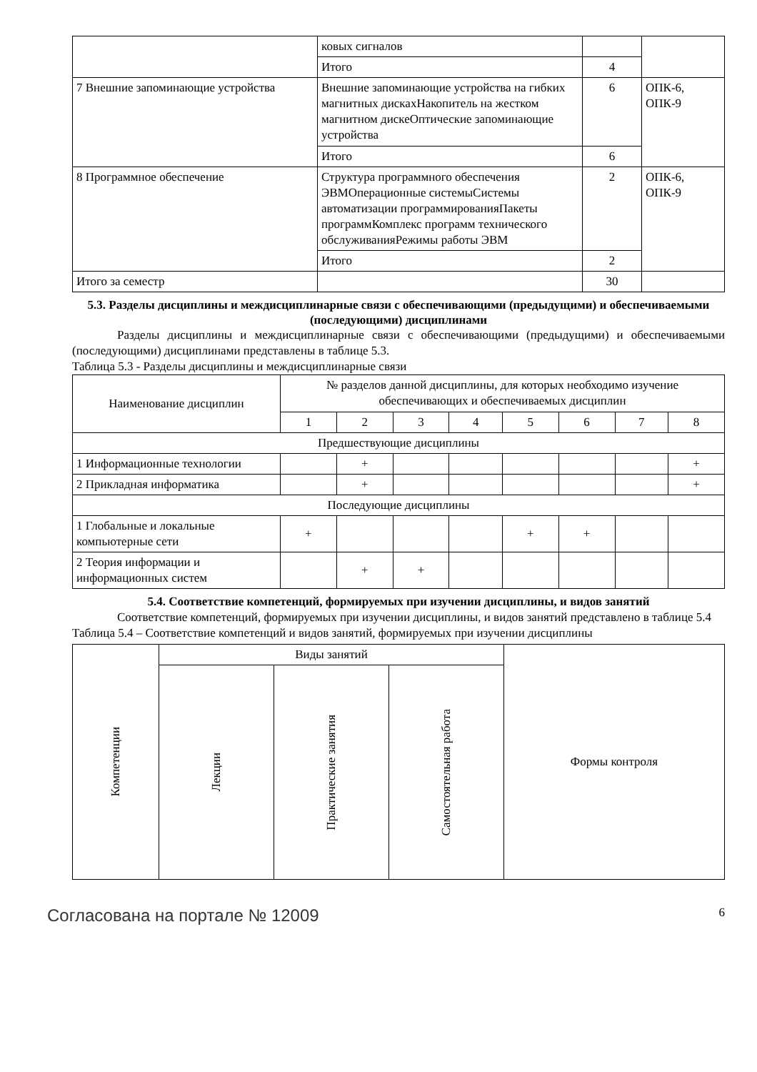| | ковых сигналов | | |
| | Итого | 4 | |
| 7 Внешние запоминающие устройства | Внешние запоминающие устройства на гибких магнитных дискахНакопитель на жестком магнитном дискеОптические запоминающие устройства | 6 | ОПК-6, ОПК-9 |
| | Итого | 6 | |
| 8 Программное обеспечение | Структура программного обеспечения ЭВМОперационные системыСистемы автоматизации программированияПакеты программКомплекс программ технического обслуживанияРежимы работы ЭВМ | 2 | ОПК-6, ОПК-9 |
| | Итого | 2 | |
| Итого за семестр | | 30 | |
5.3. Разделы дисциплины и междисциплинарные связи с обеспечивающими (предыдущими) и обеспечиваемыми (последующими) дисциплинами
Разделы дисциплины и междисциплинарные связи с обеспечивающими (предыдущими) и обеспечиваемыми (последующими) дисциплинами представлены в таблице 5.3.
Таблица 5.3 - Разделы дисциплины и междисциплинарные связи
| Наименование дисциплин | № разделов данной дисциплины, для которых необходимо изучение обеспечивающих и обеспечиваемых дисциплин | | | | | | | |
| --- | --- | --- | --- | --- | --- | --- | --- | --- |
| | 1 | 2 | 3 | 4 | 5 | 6 | 7 | 8 |
| Предшествующие дисциплины | | | | | | | | |
| 1 Информационные технологии | | + | | | | | | + |
| 2 Прикладная информатика | | + | | | | | | + |
| Последующие дисциплины | | | | | | | | |
| 1 Глобальные и локальные компьютерные сети | + | | | | + | + | | |
| 2 Теория информации и информационных систем | | + | + | | | | | |
5.4. Соответствие компетенций, формируемых при изучении дисциплины, и видов занятий
Соответствие компетенций, формируемых при изучении дисциплины, и видов занятий представлено в таблице 5.4
Таблица 5.4 – Соответствие компетенций и видов занятий, формируемых при изучении дисциплины
| Компетенции | Виды занятий | | | Формы контроля |
| --- | --- | --- | --- | --- |
| | Лекции | Практические занятия | Самостоятельная работа | |
Согласована на портале № 12009 6